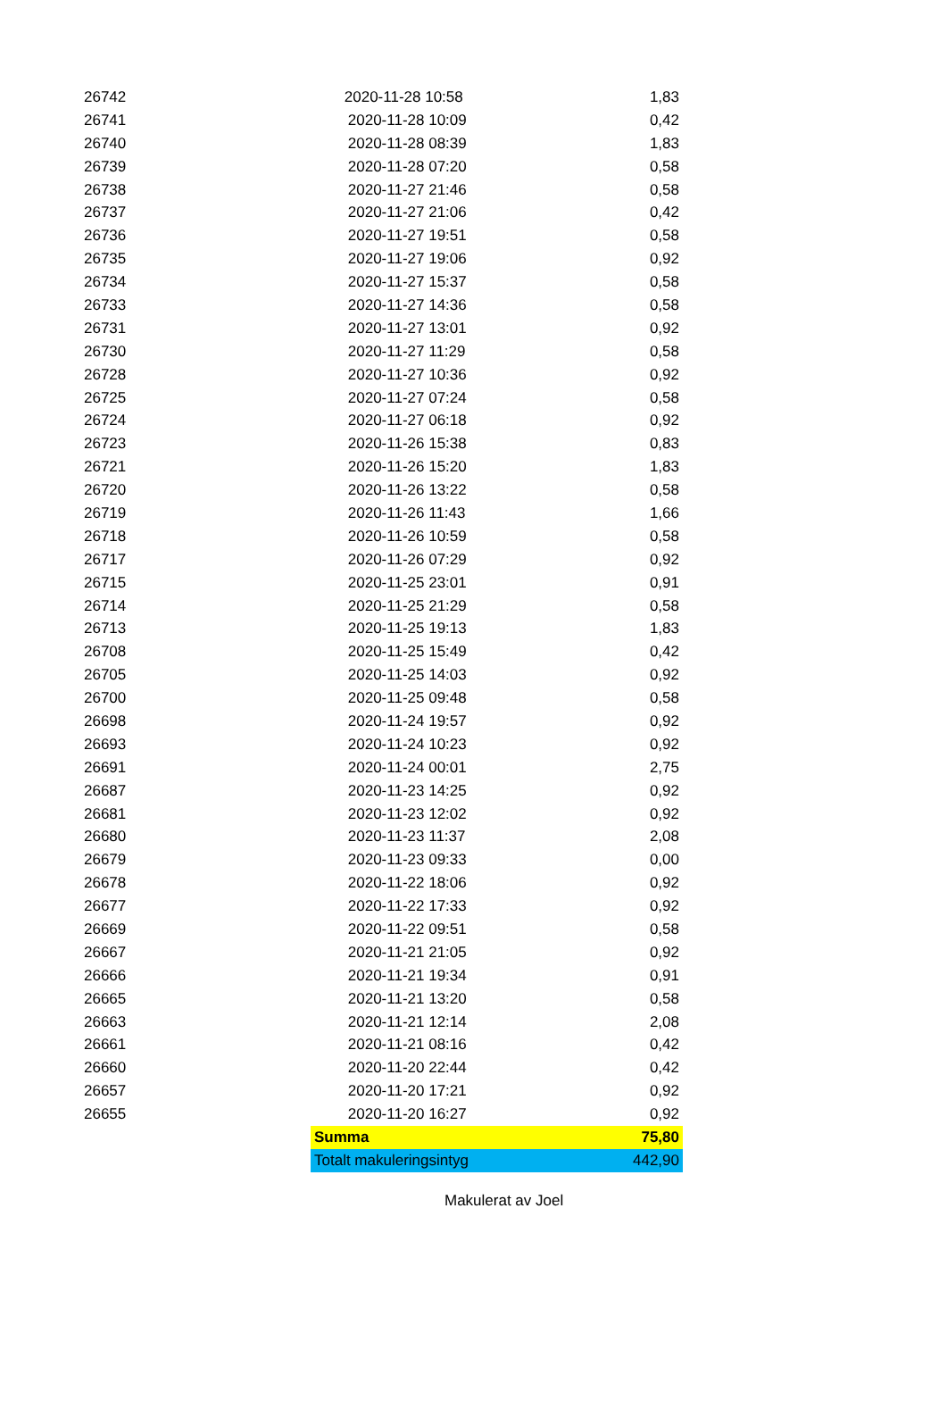| 26742 | 2020-11-28 10:58 | 1,83 |
| 26741 | 2020-11-28 10:09 | 0,42 |
| 26740 | 2020-11-28 08:39 | 1,83 |
| 26739 | 2020-11-28 07:20 | 0,58 |
| 26738 | 2020-11-27 21:46 | 0,58 |
| 26737 | 2020-11-27 21:06 | 0,42 |
| 26736 | 2020-11-27 19:51 | 0,58 |
| 26735 | 2020-11-27 19:06 | 0,92 |
| 26734 | 2020-11-27 15:37 | 0,58 |
| 26733 | 2020-11-27 14:36 | 0,58 |
| 26731 | 2020-11-27 13:01 | 0,92 |
| 26730 | 2020-11-27 11:29 | 0,58 |
| 26728 | 2020-11-27 10:36 | 0,92 |
| 26725 | 2020-11-27 07:24 | 0,58 |
| 26724 | 2020-11-27 06:18 | 0,92 |
| 26723 | 2020-11-26 15:38 | 0,83 |
| 26721 | 2020-11-26 15:20 | 1,83 |
| 26720 | 2020-11-26 13:22 | 0,58 |
| 26719 | 2020-11-26 11:43 | 1,66 |
| 26718 | 2020-11-26 10:59 | 0,58 |
| 26717 | 2020-11-26 07:29 | 0,92 |
| 26715 | 2020-11-25 23:01 | 0,91 |
| 26714 | 2020-11-25 21:29 | 0,58 |
| 26713 | 2020-11-25 19:13 | 1,83 |
| 26708 | 2020-11-25 15:49 | 0,42 |
| 26705 | 2020-11-25 14:03 | 0,92 |
| 26700 | 2020-11-25 09:48 | 0,58 |
| 26698 | 2020-11-24 19:57 | 0,92 |
| 26693 | 2020-11-24 10:23 | 0,92 |
| 26691 | 2020-11-24 00:01 | 2,75 |
| 26687 | 2020-11-23 14:25 | 0,92 |
| 26681 | 2020-11-23 12:02 | 0,92 |
| 26680 | 2020-11-23 11:37 | 2,08 |
| 26679 | 2020-11-23 09:33 | 0,00 |
| 26678 | 2020-11-22 18:06 | 0,92 |
| 26677 | 2020-11-22 17:33 | 0,92 |
| 26669 | 2020-11-22 09:51 | 0,58 |
| 26667 | 2020-11-21 21:05 | 0,92 |
| 26666 | 2020-11-21 19:34 | 0,91 |
| 26665 | 2020-11-21 13:20 | 0,58 |
| 26663 | 2020-11-21 12:14 | 2,08 |
| 26661 | 2020-11-21 08:16 | 0,42 |
| 26660 | 2020-11-20 22:44 | 0,42 |
| 26657 | 2020-11-20 17:21 | 0,92 |
| 26655 | 2020-11-20 16:27 | 0,92 |
| | Summa | 75,80 |
| | Totalt makuleringsintyg | 442,90 |
Makulerat av Joel